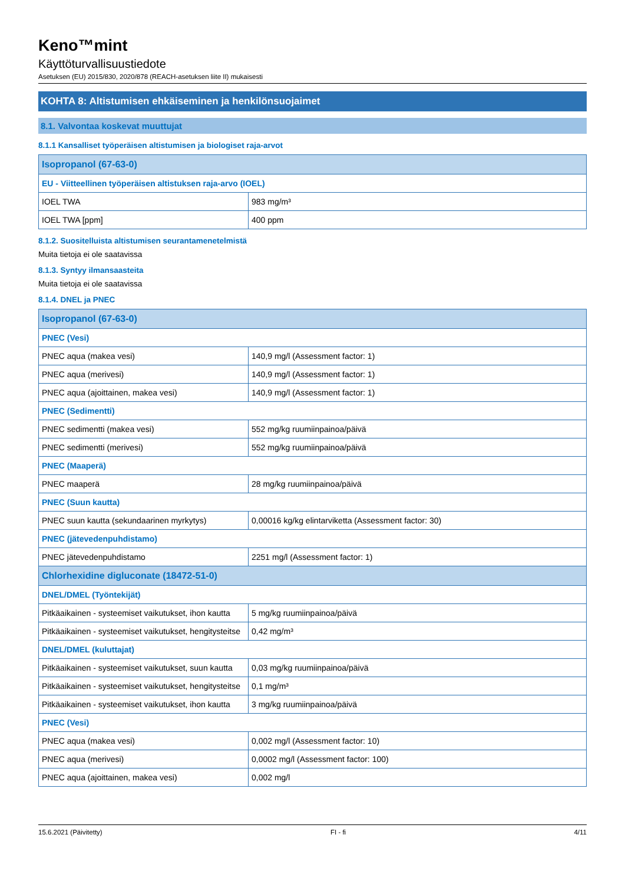Keno™mint
Käyttöturvallisuustiedote
Asetuksen (EU) 2015/830, 2020/878 (REACH-asetuksen liite II) mukaisesti
KOHTA 8: Altistumisen ehkäiseminen ja henkilönsuojaimet
8.1. Valvontaa koskevat muuttujat
8.1.1 Kansalliset työperäisen altistumisen ja biologiset raja-arvot
| Isopropanol (67-63-0) | |
| --- | --- |
| EU - Viitteellinen työperäisen altistuksen raja-arvo (IOEL) | |
| IOEL TWA | 983 mg/m³ |
| IOEL TWA [ppm] | 400 ppm |
8.1.2. Suositelluista altistumisen seurantamenetelmistä
Muita tietoja ei ole saatavissa
8.1.3. Syntyy ilmansaasteita
Muita tietoja ei ole saatavissa
8.1.4. DNEL ja PNEC
| Isopropanol (67-63-0) | |
| --- | --- |
| PNEC (Vesi) | |
| PNEC aqua (makea vesi) | 140,9 mg/l (Assessment factor: 1) |
| PNEC aqua (merivesi) | 140,9 mg/l (Assessment factor: 1) |
| PNEC aqua (ajoittainen, makea vesi) | 140,9 mg/l (Assessment factor: 1) |
| PNEC (Sedimentti) | |
| PNEC sedimentti (makea vesi) | 552 mg/kg ruumiinpainoa/päivä |
| PNEC sedimentti (merivesi) | 552 mg/kg ruumiinpainoa/päivä |
| PNEC (Maaperä) | |
| PNEC maaperä | 28 mg/kg ruumiinpainoa/päivä |
| PNEC (Suun kautta) | |
| PNEC suun kautta (sekundaarinen myrkytys) | 0,00016 kg/kg elintarviketta (Assessment factor: 30) |
| PNEC (jätevedenpuhdistamo) | |
| PNEC jätevedenpuhdistamo | 2251 mg/l (Assessment factor: 1) |
| Chlorhexidine digluconate (18472-51-0) | |
| DNEL/DMEL (Työntekijät) | |
| Pitkäaikainen - systeemiset vaikutukset, ihon kautta | 5 mg/kg ruumiinpainoa/päivä |
| Pitkäaikainen - systeemiset vaikutukset, hengitysteitse | 0,42 mg/m³ |
| DNEL/DMEL (kuluttajat) | |
| Pitkäaikainen - systeemiset vaikutukset, suun kautta | 0,03 mg/kg ruumiinpainoa/päivä |
| Pitkäaikainen - systeemiset vaikutukset, hengitysteitse | 0,1 mg/m³ |
| Pitkäaikainen - systeemiset vaikutukset, ihon kautta | 3 mg/kg ruumiinpainoa/päivä |
| PNEC (Vesi) | |
| PNEC aqua (makea vesi) | 0,002 mg/l (Assessment factor: 10) |
| PNEC aqua (merivesi) | 0,0002 mg/l (Assessment factor: 100) |
| PNEC aqua (ajoittainen, makea vesi) | 0,002 mg/l |
15.6.2021 (Päivitetty) FI - fi 4/11